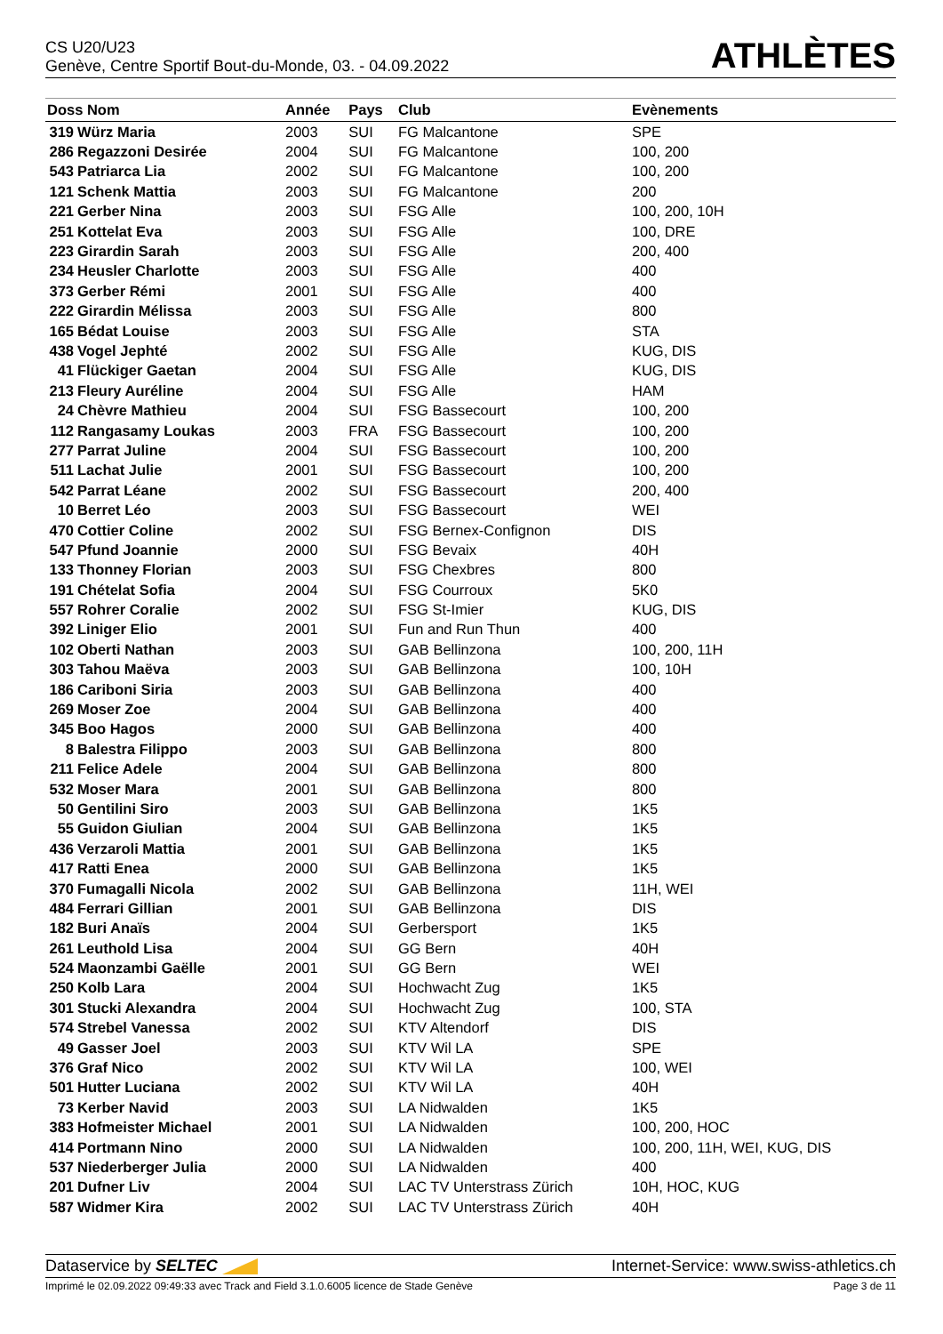CS U20/U23
Genève, Centre Sportif Bout-du-Monde, 03. - 04.09.2022
ATHLÈTES
| Doss Nom | | Année | Pays | Club | Evènements |
| --- | --- | --- | --- | --- | --- |
| 319 | Würz Maria | 2003 | SUI | FG Malcantone | SPE |
| 286 | Regazzoni Desirée | 2004 | SUI | FG Malcantone | 100, 200 |
| 543 | Patriarca Lia | 2002 | SUI | FG Malcantone | 100, 200 |
| 121 | Schenk Mattia | 2003 | SUI | FG Malcantone | 200 |
| 221 | Gerber Nina | 2003 | SUI | FSG Alle | 100, 200, 10H |
| 251 | Kottelat Eva | 2003 | SUI | FSG Alle | 100, DRE |
| 223 | Girardin Sarah | 2003 | SUI | FSG Alle | 200, 400 |
| 234 | Heusler Charlotte | 2003 | SUI | FSG Alle | 400 |
| 373 | Gerber Rémi | 2001 | SUI | FSG Alle | 400 |
| 222 | Girardin Mélissa | 2003 | SUI | FSG Alle | 800 |
| 165 | Bédat Louise | 2003 | SUI | FSG Alle | STA |
| 438 | Vogel Jephté | 2002 | SUI | FSG Alle | KUG, DIS |
| 41 | Flückiger Gaetan | 2004 | SUI | FSG Alle | KUG, DIS |
| 213 | Fleury Auréline | 2004 | SUI | FSG Alle | HAM |
| 24 | Chèvre Mathieu | 2004 | SUI | FSG Bassecourt | 100, 200 |
| 112 | Rangasamy Loukas | 2003 | FRA | FSG Bassecourt | 100, 200 |
| 277 | Parrat Juline | 2004 | SUI | FSG Bassecourt | 100, 200 |
| 511 | Lachat Julie | 2001 | SUI | FSG Bassecourt | 100, 200 |
| 542 | Parrat Léane | 2002 | SUI | FSG Bassecourt | 200, 400 |
| 10 | Berret Léo | 2003 | SUI | FSG Bassecourt | WEI |
| 470 | Cottier Coline | 2002 | SUI | FSG Bernex-Confignon | DIS |
| 547 | Pfund Joannie | 2000 | SUI | FSG Bevaix | 40H |
| 133 | Thonney Florian | 2003 | SUI | FSG Chexbres | 800 |
| 191 | Chételat Sofia | 2004 | SUI | FSG Courroux | 5K0 |
| 557 | Rohrer Coralie | 2002 | SUI | FSG St-Imier | KUG, DIS |
| 392 | Liniger Elio | 2001 | SUI | Fun and Run Thun | 400 |
| 102 | Oberti Nathan | 2003 | SUI | GAB Bellinzona | 100, 200, 11H |
| 303 | Tahou Maëva | 2003 | SUI | GAB Bellinzona | 100, 10H |
| 186 | Cariboni Siria | 2003 | SUI | GAB Bellinzona | 400 |
| 269 | Moser Zoe | 2004 | SUI | GAB Bellinzona | 400 |
| 345 | Boo Hagos | 2000 | SUI | GAB Bellinzona | 400 |
| 8 | Balestra Filippo | 2003 | SUI | GAB Bellinzona | 800 |
| 211 | Felice Adele | 2004 | SUI | GAB Bellinzona | 800 |
| 532 | Moser Mara | 2001 | SUI | GAB Bellinzona | 800 |
| 50 | Gentilini Siro | 2003 | SUI | GAB Bellinzona | 1K5 |
| 55 | Guidon Giulian | 2004 | SUI | GAB Bellinzona | 1K5 |
| 436 | Verzaroli Mattia | 2001 | SUI | GAB Bellinzona | 1K5 |
| 417 | Ratti Enea | 2000 | SUI | GAB Bellinzona | 1K5 |
| 370 | Fumagalli Nicola | 2002 | SUI | GAB Bellinzona | 11H, WEI |
| 484 | Ferrari Gillian | 2001 | SUI | GAB Bellinzona | DIS |
| 182 | Buri Anaïs | 2004 | SUI | Gerbersport | 1K5 |
| 261 | Leuthold Lisa | 2004 | SUI | GG Bern | 40H |
| 524 | Maonzambi Gaëlle | 2001 | SUI | GG Bern | WEI |
| 250 | Kolb Lara | 2004 | SUI | Hochwacht Zug | 1K5 |
| 301 | Stucki Alexandra | 2004 | SUI | Hochwacht Zug | 100, STA |
| 574 | Strebel Vanessa | 2002 | SUI | KTV Altendorf | DIS |
| 49 | Gasser Joel | 2003 | SUI | KTV Wil LA | SPE |
| 376 | Graf Nico | 2002 | SUI | KTV Wil LA | 100, WEI |
| 501 | Hutter Luciana | 2002 | SUI | KTV Wil LA | 40H |
| 73 | Kerber Navid | 2003 | SUI | LA Nidwalden | 1K5 |
| 383 | Hofmeister Michael | 2001 | SUI | LA Nidwalden | 100, 200, HOC |
| 414 | Portmann Nino | 2000 | SUI | LA Nidwalden | 100, 200, 11H, WEI, KUG, DIS |
| 537 | Niederberger Julia | 2000 | SUI | LA Nidwalden | 400 |
| 201 | Dufner Liv | 2004 | SUI | LAC TV Unterstrass Zürich | 10H, HOC, KUG |
| 587 | Widmer Kira | 2002 | SUI | LAC TV Unterstrass Zürich | 40H |
Dataservice by SELTEC Internet-Service: www.swiss-athletics.ch
Imprimé le 02.09.2022 09:49:33 avec Track and Field 3.1.0.6005 licence de Stade Genève Page 3 de 11